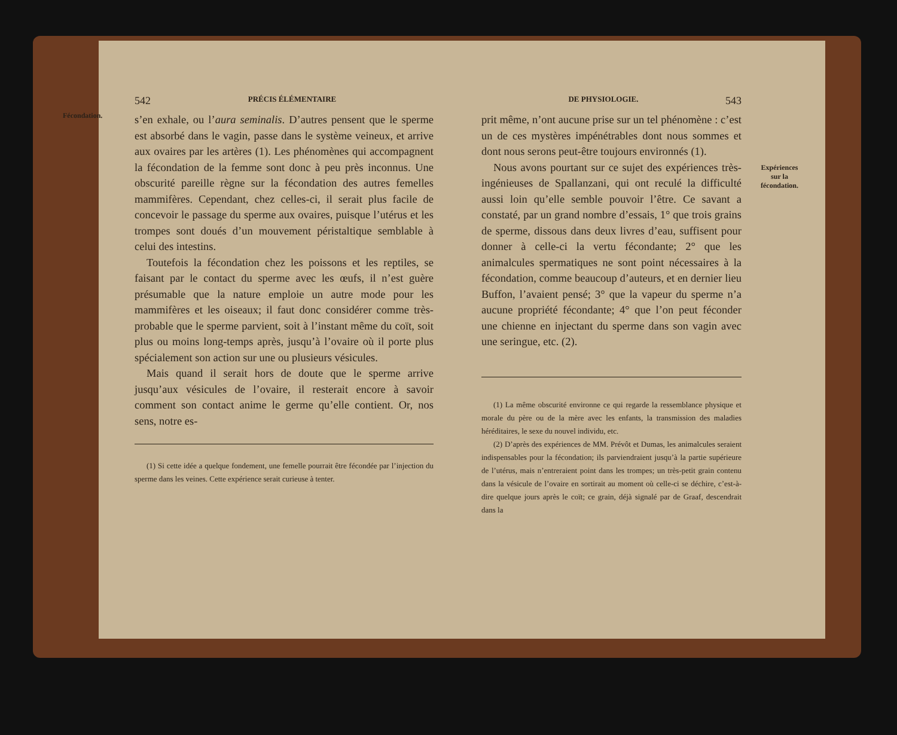Fécondation.
542 PRÉCIS ÉLÉMENTAIRE
s’en exhale, ou l’aura seminalis. D’autres pensent que le sperme est absorbé dans le vagin, passe dans le système veineux, et arrive aux ovaires par les artères (1). Les phénomènes qui accompagnent la fécondation de la femme sont donc à peu près inconnus. Une obscurité pareille règne sur la fécondation des autres femelles mammifères. Cependant, chez celles-ci, il serait plus facile de concevoir le passage du sperme aux ovaires, puisque l’utérus et les trompes sont doués d’un mouvement péristaltique semblable à celui des intestins.
Toutefois la fécondation chez les poissons et les reptiles, se faisant par le contact du sperme avec les œufs, il n’est guère présumable que la nature emploie un autre mode pour les mammifères et les oiseaux; il faut donc considérer comme très-probable que le sperme parvient, soit à l’instant même du coït, soit plus ou moins long-temps après, jusqu’à l’ovaire où il porte plus spécialement son action sur une ou plusieurs vésicules.
Mais quand il serait hors de doute que le sperme arrive jusqu’aux vésicules de l’ovaire, il resterait encore à savoir comment son contact anime le germe qu’elle contient. Or, nos sens, notre es-
(1) Si cette idée a quelque fondement, une femelle pourrait être fécondée par l’injection du sperme dans les veines. Cette expérience serait curieuse à tenter.
Expériences
sur la
fécondation.
DE PHYSIOLOGIE. 543
prit même, n’ont aucune prise sur un tel phénomène : c’est un de ces mystères impénétrables dont nous sommes et dont nous serons peut-être toujours environnés (1).
Nous avons pourtant sur ce sujet des expériences très-ingénieuses de Spallanzani, qui ont reculé la difficulté aussi loin qu’elle semble pouvoir l’être. Ce savant a constaté, par un grand nombre d’essais, 1° que trois grains de sperme, dissous dans deux livres d’eau, suffisent pour donner à celle-ci la vertu fécondante; 2° que les animalcules spermatiques ne sont point nécessaires à la fécondation, comme beaucoup d’auteurs, et en dernier lieu Buffon, l’avaient pensé; 3° que la vapeur du sperme n’a aucune propriété fécondante; 4° que l’on peut féconder une chienne en injectant du sperme dans son vagin avec une seringue, etc. (2).
(1) La même obscurité environne ce qui regarde la ressemblance physique et morale du père ou de la mère avec les enfants, la transmission des maladies héréditaires, le sexe du nouvel individu, etc.
(2) D’après des expériences de MM. Prévôt et Dumas, les animalcules seraient indispensables pour la fécondation; ils parviendraient jusqu’à la partie supérieure de l’utérus, mais n’entreraient point dans les trompes; un très-petit grain contenu dans la vésicule de l’ovaire en sortirait au moment où celle-ci se déchire, c’est-à-dire quelque jours après le coït; ce grain, déjà signalé par de Graaf, descendrait dans la